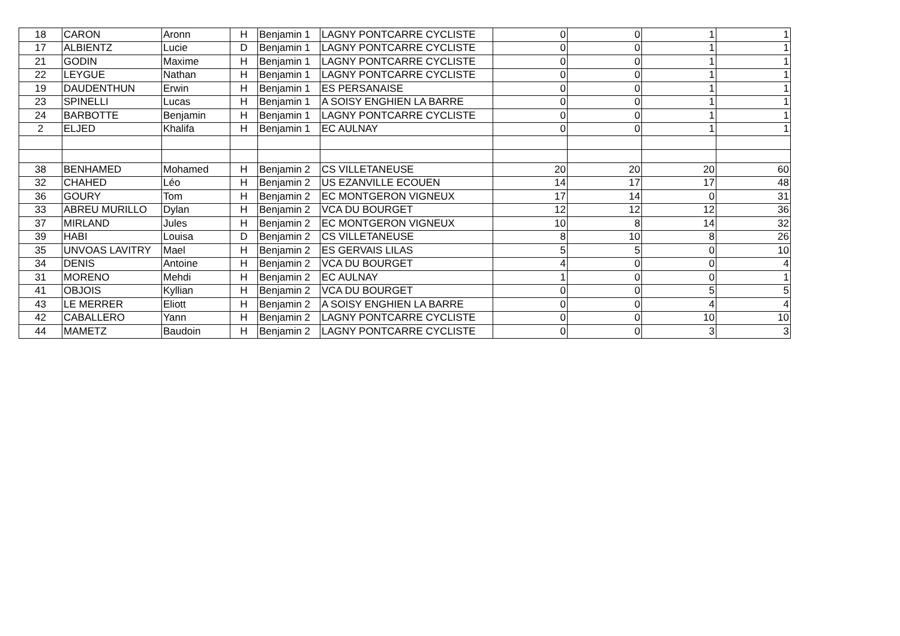| 18 | CARON | Aronn | H | Benjamin 1 | LAGNY PONTCARRE CYCLISTE | 0 | 0 | 1 | 1 |
| 17 | ALBIENTZ | Lucie | D | Benjamin 1 | LAGNY PONTCARRE CYCLISTE | 0 | 0 | 1 | 1 |
| 21 | GODIN | Maxime | H | Benjamin 1 | LAGNY PONTCARRE CYCLISTE | 0 | 0 | 1 | 1 |
| 22 | LEYGUE | Nathan | H | Benjamin 1 | LAGNY PONTCARRE CYCLISTE | 0 | 0 | 1 | 1 |
| 19 | DAUDENTHUN | Erwin | H | Benjamin 1 | ES PERSANAISE | 0 | 0 | 1 | 1 |
| 23 | SPINELLI | Lucas | H | Benjamin 1 | A SOISY ENGHIEN LA BARRE | 0 | 0 | 1 | 1 |
| 24 | BARBOTTE | Benjamin | H | Benjamin 1 | LAGNY PONTCARRE CYCLISTE | 0 | 0 | 1 | 1 |
| 2 | ELJED | Khalifa | H | Benjamin 1 | EC AULNAY | 0 | 0 | 1 | 1 |
| 38 | BENHAMED | Mohamed | H | Benjamin 2 | CS VILLETANEUSE | 20 | 20 | 20 | 60 |
| 32 | CHAHED | Léo | H | Benjamin 2 | US EZANVILLE ECOUEN | 14 | 17 | 17 | 48 |
| 36 | GOURY | Tom | H | Benjamin 2 | EC MONTGERON VIGNEUX | 17 | 14 | 0 | 31 |
| 33 | ABREU MURILLO | Dylan | H | Benjamin 2 | VCA DU BOURGET | 12 | 12 | 12 | 36 |
| 37 | MIRLAND | Jules | H | Benjamin 2 | EC MONTGERON VIGNEUX | 10 | 8 | 14 | 32 |
| 39 | HABI | Louisa | D | Benjamin 2 | CS VILLETANEUSE | 8 | 10 | 8 | 26 |
| 35 | UNVOAS LAVITRY | Mael | H | Benjamin 2 | ES GERVAIS LILAS | 5 | 5 | 0 | 10 |
| 34 | DENIS | Antoine | H | Benjamin 2 | VCA DU BOURGET | 4 | 0 | 0 | 4 |
| 31 | MORENO | Mehdi | H | Benjamin 2 | EC AULNAY | 1 | 0 | 0 | 1 |
| 41 | OBJOIS | Kyllian | H | Benjamin 2 | VCA DU BOURGET | 0 | 0 | 5 | 5 |
| 43 | LE MERRER | Eliott | H | Benjamin 2 | A SOISY ENGHIEN LA BARRE | 0 | 0 | 4 | 4 |
| 42 | CABALLERO | Yann | H | Benjamin 2 | LAGNY PONTCARRE CYCLISTE | 0 | 0 | 10 | 10 |
| 44 | MAMETZ | Baudoin | H | Benjamin 2 | LAGNY PONTCARRE CYCLISTE | 0 | 0 | 3 | 3 |